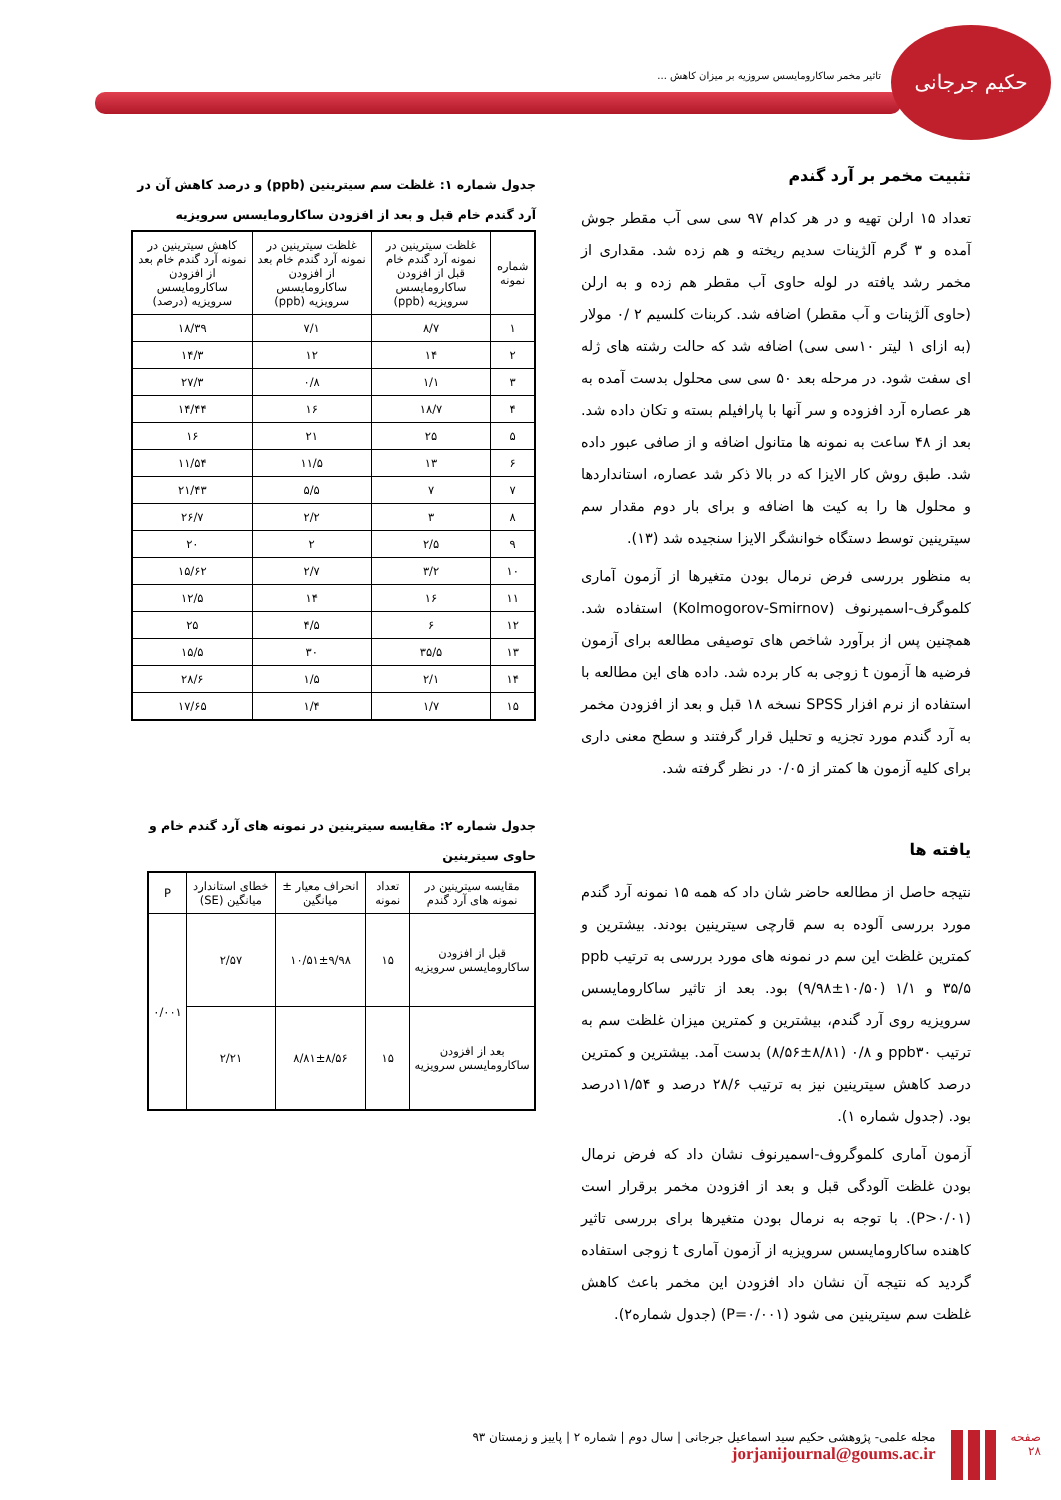حکیم جرجانی
تاثیر مخمر ساکارومایسس سروزیه بر میزان کاهش ...
تثبیت مخمر بر آرد گندم
تعداد ۱۵ ارلن تهیه و در هر کدام ۹۷ سی سی آب مقطر جوش آمده و ۳ گرم آلژینات سدیم ریخته و هم زده شد. مقداری از مخمر رشد یافته در لوله حاوی آب مقطر هم زده و به ارلن (حاوی آلژینات و آب مقطر) اضافه شد. کربنات کلسیم ۲ /۰ مولار (به ازای ۱ لیتر ۱۰سی سی) اضافه شد که حالت رشته های ژله ای سفت شود. در مرحله بعد ۵۰ سی سی محلول بدست آمده به هر عصاره آرد افزوده و سر آنها با پارافیلم بسته و تکان داده شد. بعد از ۴۸ ساعت به نمونه ها متانول اضافه و از صافی عبور داده شد. طبق روش کار الایزا که در بالا ذکر شد عصاره، استانداردها و محلول ها را به کیت ها اضافه و برای بار دوم مقدار سم سیترینین توسط دستگاه خوانشگر الایزا سنجیده شد (۱۳).
به منظور بررسی فرض نرمال بودن متغیرها از آزمون آماری کلموگرف-اسمیرنوف (Kolmogorov-Smirnov) استفاده شد. همچنین پس از برآورد شاخص های توصیفی مطالعه برای آزمون فرضیه ها آزمون t زوجی به کار برده شد. داده های این مطالعه با استفاده از نرم افزار SPSS نسخه ۱۸ قبل و بعد از افزودن مخمر به آرد گندم مورد تجزیه و تحلیل قرار گرفتند و سطح معنی داری برای کلیه آزمون ها کمتر از ۰/۰۵ در نظر گرفته شد.
یافته ها
نتیجه حاصل از مطالعه حاضر شان داد که همه ۱۵ نمونه آرد گندم مورد بررسی آلوده به سم قارچی سیترینین بودند. بیشترین و کمترین غلظت این سم در نمونه های مورد بررسی به ترتیب ppb ۳۵/۵ و ۱/۱ (۱۰/۵۰±۹/۹۸) بود. بعد از تاثیر ساکارومایسس سرویزیه روی آرد گندم، بیشترین و کمترین میزان غلظت سم به ترتیب ppb۳۰ و ۰/۸ (۸/۸۱±۸/۵۶) بدست آمد. بیشترین و کمترین درصد کاهش سیترینین نیز به ترتیب ۲۸/۶ درصد و ۱۱/۵۴درصد بود. (جدول شماره ۱).
آزمون آماری کلموگروف-اسمیرنوف نشان داد که فرض نرمال بودن غلظت آلودگی قبل و بعد از افزودن مخمر برقرار است (P>۰/۰۱). با توجه به نرمال بودن متغیرها برای بررسی تاثیر کاهنده ساکارومایسس سرویزیه از آزمون آماری t زوجی استفاده گردید که نتیجه آن نشان داد افزودن این مخمر باعث کاهش غلظت سم سیترینین می شود (P=۰/۰۰۱) (جدول شماره۲).
جدول شماره ۱: غلظت سم سیترینین (ppb) و درصد کاهش آن در آرد گندم خام قبل و بعد از افزودن ساکارومایسس سرویزیه
| شماره نمونه | غلظت سیترینین در نمونه آرد گندم خام قبل از افزودن ساکارومایسس سرویزیه (ppb) | غلظت سیترینین در نمونه آرد گندم خام بعد از افزودن ساکارومایسس سرویزیه (ppb) | کاهش سیترینین در نمونه آرد گندم خام بعد از افزودن ساکارومایسس سرویزیه (درصد) |
| --- | --- | --- | --- |
| ۱ | ۸/۷ | ۷/۱ | ۱۸/۳۹ |
| ۲ | ۱۴ | ۱۲ | ۱۴/۳ |
| ۳ | ۱/۱ | ۰/۸ | ۲۷/۳ |
| ۴ | ۱۸/۷ | ۱۶ | ۱۴/۴۴ |
| ۵ | ۲۵ | ۲۱ | ۱۶ |
| ۶ | ۱۳ | ۱۱/۵ | ۱۱/۵۴ |
| ۷ | ۷ | ۵/۵ | ۲۱/۴۳ |
| ۸ | ۳ | ۲/۲ | ۲۶/۷ |
| ۹ | ۲/۵ | ۲ | ۲۰ |
| ۱۰ | ۳/۲ | ۲/۷ | ۱۵/۶۲ |
| ۱۱ | ۱۶ | ۱۴ | ۱۲/۵ |
| ۱۲ | ۶ | ۴/۵ | ۲۵ |
| ۱۳ | ۳۵/۵ | ۳۰ | ۱۵/۵ |
| ۱۴ | ۲/۱ | ۱/۵ | ۲۸/۶ |
| ۱۵ | ۱/۷ | ۱/۴ | ۱۷/۶۵ |
جدول شماره ۲: مقایسه سیترینین در نمونه های آرد گندم خام و حاوی سیترینین
| مقایسه سیترینین در نمونه های آرد گندم | تعداد نمونه | انحراف معیار ± میانگین | خطای استاندارد میانگین (SE) | P |
| --- | --- | --- | --- | --- |
| قبل از افزودن ساکارومایسس سرویزیه | ۱۵ | ۱۰/۵۱±۹/۹۸ | ۲/۵۷ | ۰/۰۰۱ |
| بعد از افزودن ساکارومایسس سرویزیه | ۱۵ | ۸/۸۱±۸/۵۶ | ۲/۲۱ | |
صفحه
۲۸
مجله علمی- پژوهشی حکیم سید اسماعیل جرجانی | سال دوم | شماره ۲ | پاییز و زمستان ۹۳
jorjanijournal@goums.ac.ir